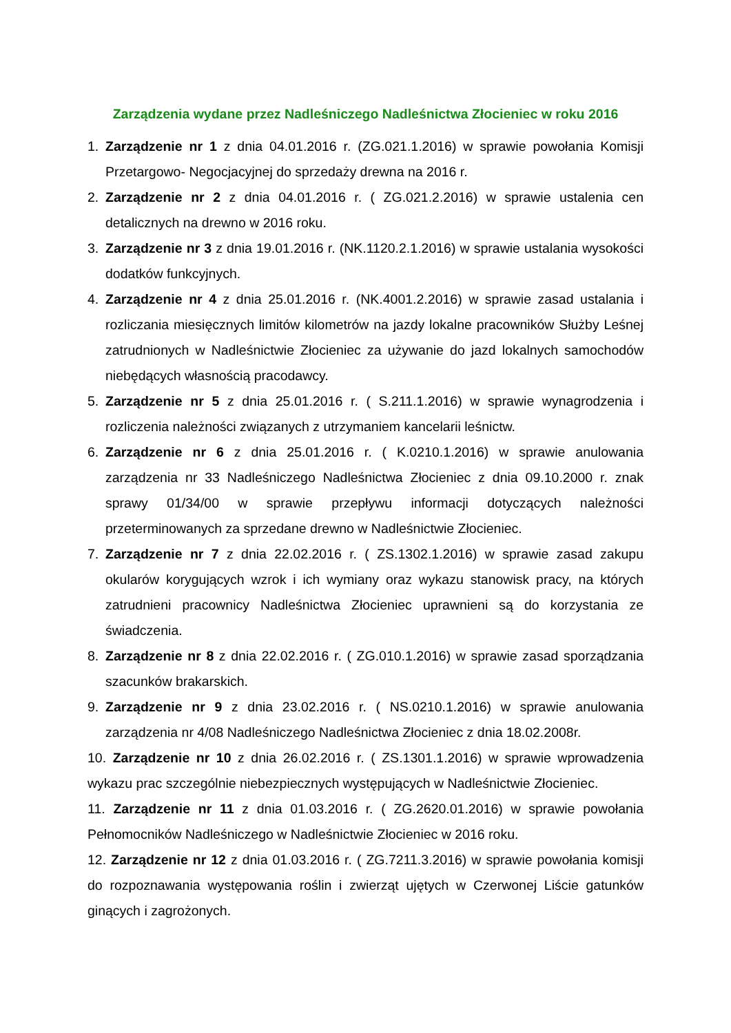Zarządzenia wydane przez Nadleśniczego Nadleśnictwa Złocieniec w roku 2016
1. Zarządzenie nr 1 z dnia 04.01.2016 r. (ZG.021.1.2016) w sprawie powołania Komisji Przetargowo- Negocjacyjnej do sprzedaży drewna na 2016 r.
2. Zarządzenie nr 2 z dnia 04.01.2016 r. ( ZG.021.2.2016) w sprawie ustalenia cen detalicznych na drewno w 2016 roku.
3. Zarządzenie nr 3 z dnia 19.01.2016 r. (NK.1120.2.1.2016) w sprawie ustalania wysokości dodatków funkcyjnych.
4. Zarządzenie nr 4 z dnia 25.01.2016 r. (NK.4001.2.2016) w sprawie zasad ustalania i rozliczania miesięcznych limitów kilometrów na jazdy lokalne pracowników Służby Leśnej zatrudnionych w Nadleśnictwie Złocieniec za używanie do jazd lokalnych samochodów niebędących własnością pracodawcy.
5. Zarządzenie nr 5 z dnia 25.01.2016 r. ( S.211.1.2016) w sprawie wynagrodzenia i rozliczenia należności związanych z utrzymaniem kancelarii leśnictw.
6. Zarządzenie nr 6 z dnia 25.01.2016 r. ( K.0210.1.2016) w sprawie anulowania zarządzenia nr 33 Nadleśniczego Nadleśnictwa Złocieniec z dnia 09.10.2000 r. znak sprawy 01/34/00 w sprawie przepływu informacji dotyczących należności przeterminowanych za sprzedane drewno w Nadleśnictwie Złocieniec.
7. Zarządzenie nr 7 z dnia 22.02.2016 r. ( ZS.1302.1.2016) w sprawie zasad zakupu okularów korygujących wzrok i ich wymiany oraz wykazu stanowisk pracy, na których zatrudnieni pracownicy Nadleśnictwa Złocieniec uprawnieni są do korzystania ze świadczenia.
8. Zarządzenie nr 8 z dnia 22.02.2016 r. ( ZG.010.1.2016) w sprawie zasad sporządzania szacunków brakarskich.
9. Zarządzenie nr 9 z dnia 23.02.2016 r. ( NS.0210.1.2016) w sprawie anulowania zarządzenia nr 4/08 Nadleśniczego Nadleśnictwa Złocieniec z dnia 18.02.2008r.
10. Zarządzenie nr 10 z dnia 26.02.2016 r. ( ZS.1301.1.2016) w sprawie wprowadzenia wykazu prac szczególnie niebezpiecznych występujących w Nadleśnictwie Złocieniec.
11. Zarządzenie nr 11 z dnia 01.03.2016 r. ( ZG.2620.01.2016) w sprawie powołania Pełnomocników Nadleśniczego w Nadleśnictwie Złocieniec w 2016 roku.
12. Zarządzenie nr 12 z dnia 01.03.2016 r. ( ZG.7211.3.2016) w sprawie powołania komisji do rozpoznawania występowania roślin i zwierząt ujętych w Czerwonej Liście gatunków ginących i zagrożonych.